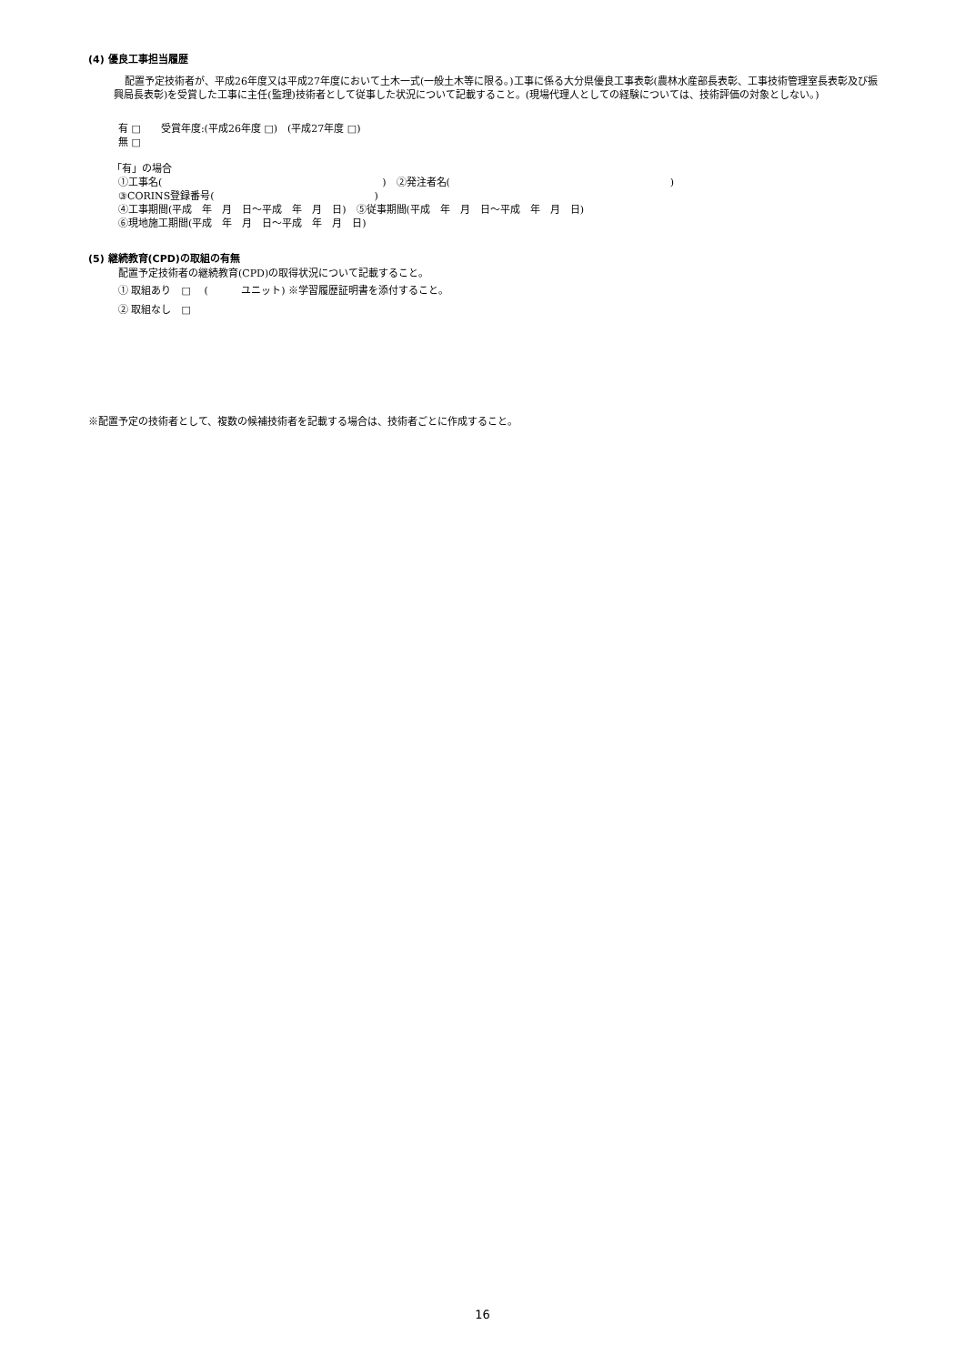(4) 優良工事担当履歴
配置予定技術者が、平成26年度又は平成27年度において土木一式(一般土木等に限る。)工事に係る大分県優良工事表彰(農林水産部長表彰、工事技術管理室長表彰及び振興局長表彰)を受賞した工事に主任(監理)技術者として従事した状況について記載すること。(現場代理人としての経験については、技術評価の対象としない。)
有 □　　受賞年度:(平成26年度 □)　(平成27年度 □)
無 □
「有」の場合
①工事名(　　　　　　　　　　　　　　　　　　　　　　)　②発注者名(　　　　　　　　　　　　　　　　　　　　　　)
③CORINS登録番号(　　　　　　　　　　　　　　　　)
④工事期間(平成　年　月　日～平成　年　月　日)　⑤従事期間(平成　年　月　日～平成　年　月　日)
⑥現地施工期間(平成　年　月　日～平成　年　月　日)
(5) 継続教育(CPD)の取組の有無
配置予定技術者の継続教育(CPD)の取得状況について記載すること。
① 取組あり　□　 (　　　 ユニット) ※学習履歴証明書を添付すること。
② 取組なし　□
※配置予定の技術者として、複数の候補技術者を記載する場合は、技術者ごとに作成すること。
16